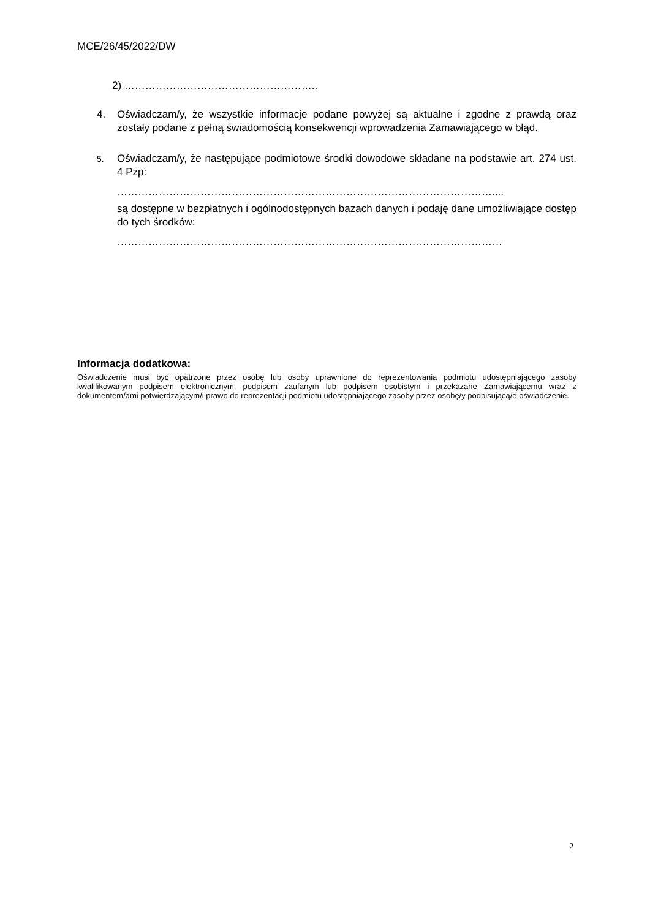MCE/26/45/2022/DW
2) ………………………………………………..
4. Oświadczam/y, że wszystkie informacje podane powyżej są aktualne i zgodne z prawdą oraz zostały podane z pełną świadomością konsekwencji wprowadzenia Zamawiającego w błąd.
5.
Oświadczam/y, że następujące podmiotowe środki dowodowe składane na podstawie art. 274 ust. 4 Pzp:
………………………………………………………………………………………………....
są dostępne w bezpłatnych i ogólnodostępnych bazach danych i podaję dane umożliwiające dostęp do tych środków:
…………………………………………………………………………………………………
Informacja dodatkowa:
Oświadczenie musi być opatrzone przez osobę lub osoby uprawnione do reprezentowania podmiotu udostępniającego zasoby kwalifikowanym podpisem elektronicznym, podpisem zaufanym lub podpisem osobistym i przekazane Zamawiającemu wraz z dokumentem/ami potwierdzającym/i prawo do reprezentacji podmiotu udostępniającego zasoby przez osobę/y podpisującą/e oświadczenie.
2